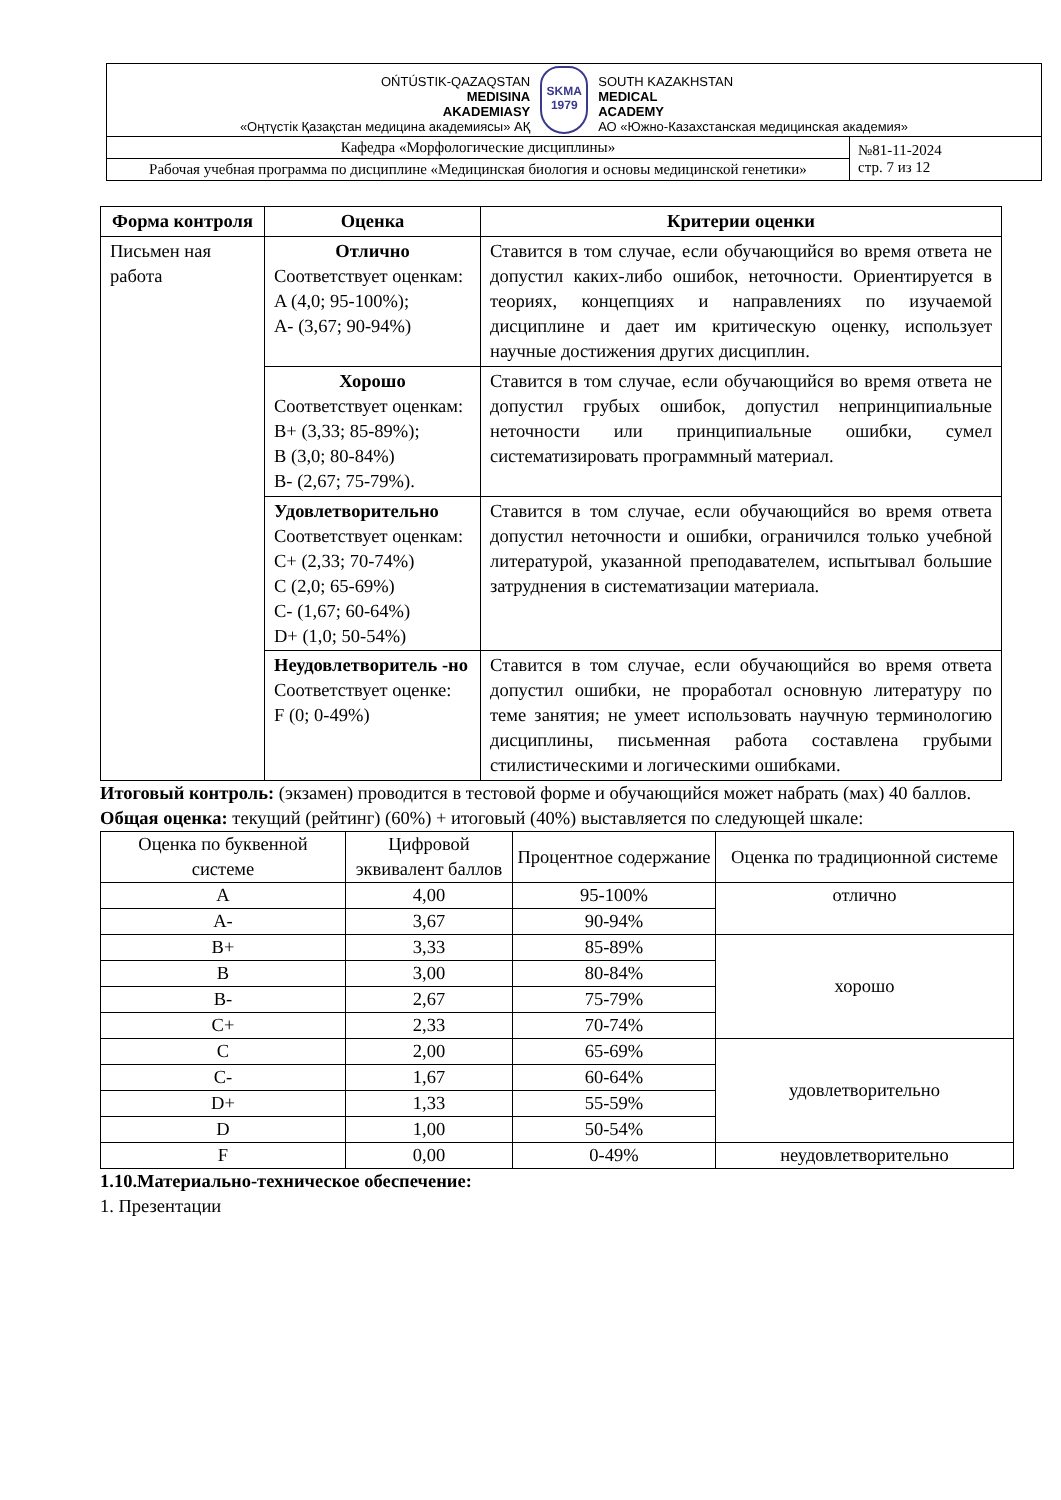| OŃTÚSTIK-QAZAQSTAN MEDISINA AKADEMIASY «Оңтүстік Қазақстан медицина академиясы» АҚ SKMA 1979 SOUTH KAZAKHSTAN MEDICAL ACADEMY АО «Южно-Казахстанская медицинская академия» | |
| Кафедра «Морфологические дисциплины» | №81-11-2024 стр. 7 из 12 |
| Рабочая учебная программа по дисциплине «Медицинская биология и основы медицинской генетики» | |
| Форма контроля | Оценка | Критерии оценки |
| --- | --- | --- |
| Письмен ная работа | Отлично Соответствует оценкам: A (4,0; 95-100%); A- (3,67; 90-94%) | Ставится в том случае, если обучающийся во время ответа не допустил каких-либо ошибок, неточности. Ориентируется в теориях, концепциях и направлениях по изучаемой дисциплине и дает им критическую оценку, использует научные достижения других дисциплин. |
| | Хорошо Соответствует оценкам: B+ (3,33; 85-89%); B (3,0; 80-84%) B- (2,67; 75-79%). | Ставится в том случае, если обучающийся во время ответа не допустил грубых ошибок, допустил непринципиальные неточности или принципиальные ошибки, сумел систематизировать программный материал. |
| | Удовлетворительно Соответствует оценкам: C+ (2,33; 70-74%) C (2,0; 65-69%) C- (1,67; 60-64%) D+ (1,0; 50-54%) | Ставится в том случае, если обучающийся во время ответа допустил неточности и ошибки, ограничился только учебной литературой, указанной преподавателем, испытывал большие затруднения в систематизации материала. |
| | Неудовлетворитель -но Соответствует оценке: F (0; 0-49%) | Ставится в том случае, если обучающийся во время ответа допустил ошибки, не проработал основную литературу по теме занятия; не умеет использовать научную терминологию дисциплины, письменная работа составлена грубыми стилистическими и логическими ошибками. |
Итоговый контроль: (экзамен) проводится в тестовой форме и обучающийся может набрать (мах) 40 баллов.
Общая оценка: текущий (рейтинг) (60%) + итоговый (40%) выставляется по следующей шкале:
| Оценка по буквенной системе | Цифровой эквивалент баллов | Процентное содержание | Оценка по традиционной системе |
| A | 4,00 | 95-100% | отлично |
| A- | 3,67 | 90-94% | |
| B+ | 3,33 | 85-89% | хорошо |
| B | 3,00 | 80-84% | |
| B- | 2,67 | 75-79% | |
| C+ | 2,33 | 70-74% | |
| C | 2,00 | 65-69% | удовлетворительно |
| C- | 1,67 | 60-64% | |
| D+ | 1,33 | 55-59% | |
| D | 1,00 | 50-54% | |
| F | 0,00 | 0-49% | неудовлетворительно |
1.10.Материально-техническое обеспечение:
1. Презентации